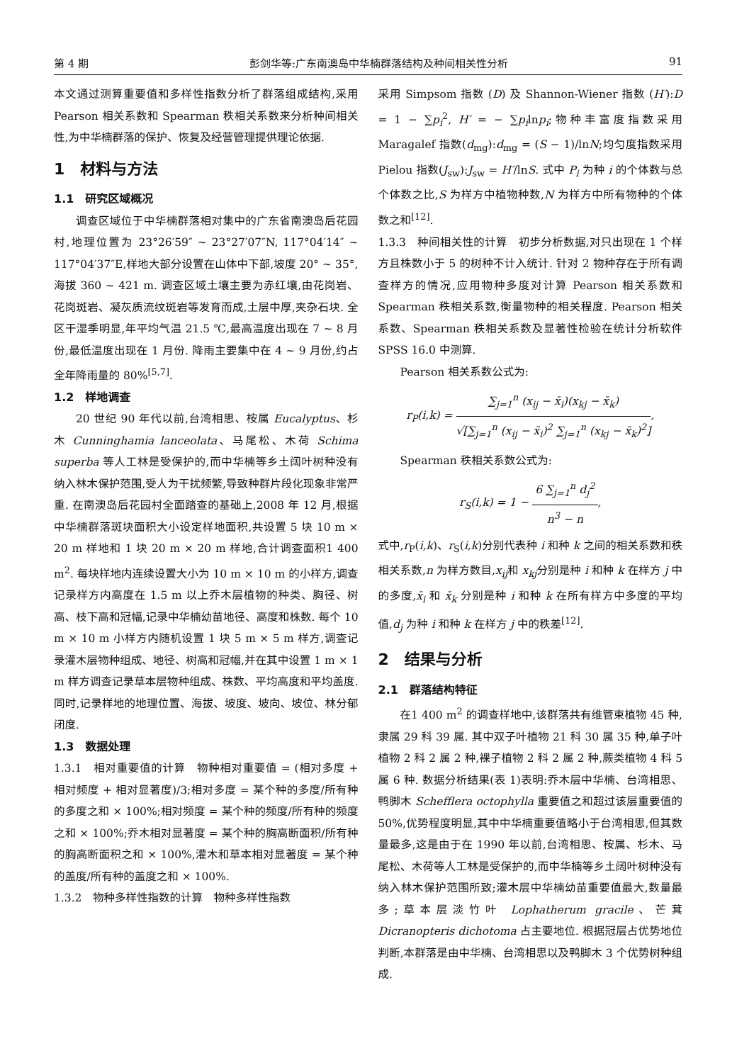第 4 期 彭剑华等:广东南澳岛中华楠群落结构及种间相关性分析 91
本文通过测算重要值和多样性指数分析了群落组成结构,采用 Pearson 相关系数和 Spearman 秩相关系数来分析种间相关性,为中华楠群落的保护、恢复及经营管理提供理论依据.
1　材料与方法
1.1　研究区域概况
调查区域位于中华楠群落相对集中的广东省南澳岛后花园村,地理位置为 23°26′59″ ~ 23°27′07″N, 117°04′14″ ~ 117°04′37″E,样地大部分设置在山体中下部,坡度 20° ~ 35°,海拔 360 ~ 421 m. 调查区域土壤主要为赤红壤,由花岗岩、花岗斑岩、凝灰质流纹斑岩等发育而成,土层中厚,夹杂石块. 全区干湿季明显,年平均气温 21.5 ℃,最高温度出现在 7 ~ 8 月份,最低温度出现在 1 月份. 降雨主要集中在 4 ~ 9 月份,约占全年降雨量的 80%<sup>[5,7]</sup>.
1.2　样地调查
20 世纪 90 年代以前,台湾相思、桉属 Eucalyptus、杉木 Cunninghamia lanceolata、马尾松、木荷 Schima superba 等人工林是受保护的,而中华楠等乡土阔叶树种没有纳入林木保护范围,受人为干扰频繁,导致种群片段化现象非常严重. 在南澳岛后花园村全面踏查的基础上,2008 年 12 月,根据中华楠群落斑块面积大小设定样地面积,共设置 5 块 10 m × 20 m 样地和 1 块 20 m × 20 m 样地,合计调查面积1 400 m<sup>2</sup>. 每块样地内连续设置大小为 10 m × 10 m 的小样方,调查记录样方内高度在 1.5 m 以上乔木层植物的种类、胸径、树高、枝下高和冠幅,记录中华楠幼苗地径、高度和株数. 每个 10 m × 10 m 小样方内随机设置 1 块 5 m × 5 m 样方,调查记录灌木层物种组成、地径、树高和冠幅,并在其中设置 1 m × 1 m 样方调查记录草本层物种组成、株数、平均高度和平均盖度. 同时,记录样地的地理位置、海拔、坡度、坡向、坡位、林分郁闭度.
1.3　数据处理
1.3.1　相对重要值的计算　物种相对重要值 = (相对多度 + 相对频度 + 相对显著度)/3;相对多度 = 某个种的多度/所有种的多度之和 × 100%;相对频度 = 某个种的频度/所有种的频度之和 × 100%;乔木相对显著度 = 某个种的胸高断面积/所有种的胸高断面积之和 × 100%,灌木和草本相对显著度 = 某个种的盖度/所有种的盖度之和 × 100%.
1.3.2　物种多样性指数的计算　物种多样性指数
采用 Simpsom 指数 (D) 及 Shannon-Wiener 指数 (H′):D = 1 − ∑p<sub>i</sub><sup>2</sup>, H′ = − ∑p<sub>i</sub>lnp<sub>i</sub>;物种丰富度指数采用 Maragalef 指数(d<sub>mg</sub>):d<sub>mg</sub> = (S − 1)/lnN;均匀度指数采用 Pielou 指数(J<sub>sw</sub>):J<sub>sw</sub> = H′/lnS. 式中 P<sub>i</sub> 为种 i 的个体数与总个体数之比,S 为样方中植物种数,N 为样方中所有物种的个体数之和<sup>[12]</sup>.
1.3.3　种间相关性的计算　初步分析数据,对只出现在 1 个样方且株数小于 5 的树种不计入统计. 针对 2 物种存在于所有调查样方的情况,应用物种多度对计算 Pearson 相关系数和 Spearman 秩相关系数,衡量物种的相关程度. Pearson 相关系数、Spearman 秩相关系数及显著性检验在统计分析软件 SPSS 16.0 中测算.
Pearson 相关系数公式为:
r<sub>P</sub>(i,k) = ∑<sub>j=1</sub><sup>n</sup> (x<sub>ij</sub> − x̄<sub>i</sub>)(x<sub>kj</sub> − x̄<sub>k</sub>) √[∑<sub>j=1</sub><sup>n</sup> (x<sub>ij</sub> − x̄<sub>i</sub>)<sup>2</sup> ∑<sub>j=1</sub><sup>n</sup> (x<sub>kj</sub> − x̄<sub>k</sub>)<sup>2</sup>],
Spearman 秩相关系数公式为:
r<sub>S</sub>(i,k) = 1 − 6 ∑<sub>j=1</sub><sup>n</sup> d<sub>j</sub><sup>2</sup> n<sup>3</sup> − n,
式中,r<sub>P</sub>(i,k)、r<sub>S</sub>(i,k)分别代表种 i 和种 k 之间的相关系数和秩相关系数,n 为样方数目,x<sub>ij</sub>和 x<sub>kj</sub>分别是种 i 和种 k 在样方 j 中的多度,x̄<sub>i</sub> 和 x̄<sub>k</sub> 分别是种 i 和种 k 在所有样方中多度的平均值,d<sub>j</sub> 为种 i 和种 k 在样方 j 中的秩差<sup>[12]</sup>.
2　结果与分析
2.1　群落结构特征
在1 400 m<sup>2</sup> 的调查样地中,该群落共有维管束植物 45 种,隶属 29 科 39 属. 其中双子叶植物 21 科 30 属 35 种,单子叶植物 2 科 2 属 2 种,裸子植物 2 科 2 属 2 种,蕨类植物 4 科 5 属 6 种. 数据分析结果(表 1)表明:乔木层中华楠、台湾相思、鸭脚木 Schefflera octophylla 重要值之和超过该层重要值的 50%,优势程度明显,其中中华楠重要值略小于台湾相思,但其数量最多,这是由于在 1990 年以前,台湾相思、桉属、杉木、马尾松、木荷等人工林是受保护的,而中华楠等乡土阔叶树种没有纳入林木保护范围所致;灌木层中华楠幼苗重要值最大,数量最多;草本层淡竹叶 Lophatherum gracile、芒萁 Dicranopteris dichotoma 占主要地位. 根据冠层占优势地位判断,本群落是由中华楠、台湾相思以及鸭脚木 3 个优势树种组成.